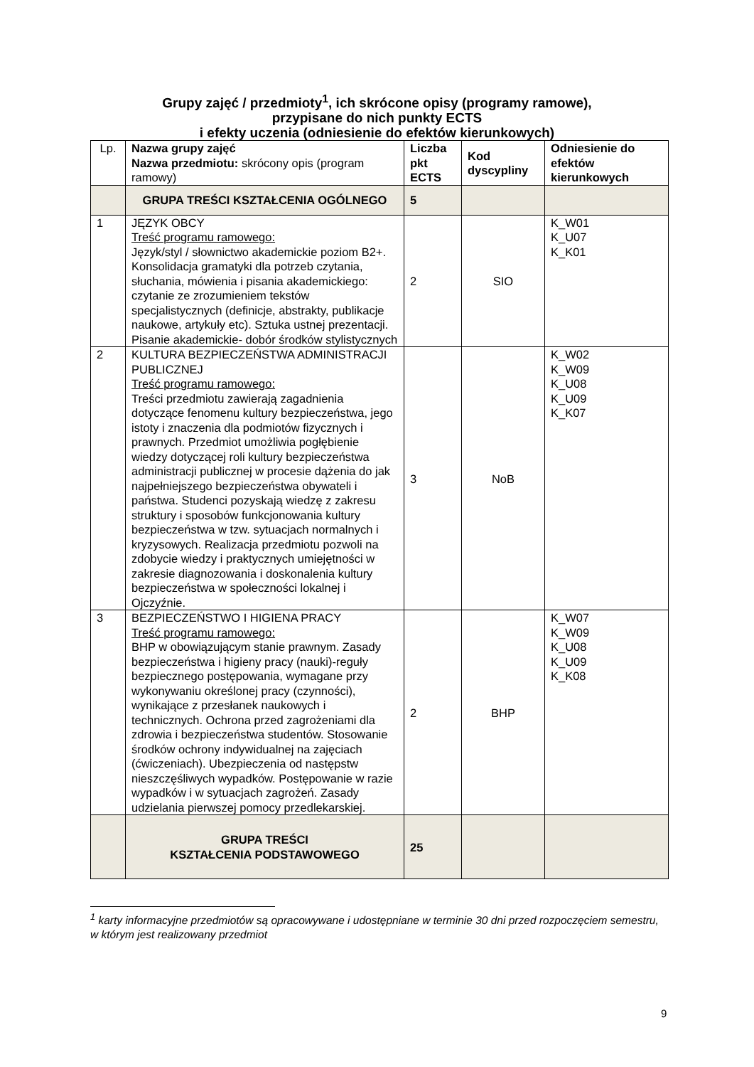Grupy zajęć / przedmioty<sup>1</sup>, ich skrócone opisy (programy ramowe),
przypisane do nich punkty ECTS
i efekty uczenia (odniesienie do efektów kierunkowych)
| Lp. | Nazwa grupy zajęć Nazwa przedmiotu: skrócony opis (program ramowy) | Liczba pkt ECTS | Kod dyscypliny | Odniesienie do efektów kierunkowych |
| | GRUPA TREŚCI KSZTAŁCENIA OGÓLNEGO | 5 | | |
| 1 | JĘZYK OBCY Treść programu ramowego: Język/styl / słownictwo akademickie poziom B2+. Konsolidacja gramatyki dla potrzeb czytania, słuchania, mówienia i pisania akademickiego: czytanie ze zrozumieniem tekstów specjalistycznych (definicje, abstrakty, publikacje naukowe, artykuły etc). Sztuka ustnej prezentacji. Pisanie akademickie- dobór środków stylistycznych | 2 | SIO | K_W01 K_U07 K_K01 |
| 2 | KULTURA BEZPIECZEŃSTWA ADMINISTRACJI PUBLICZNEJ Treść programu ramowego: Treści przedmiotu zawierają zagadnienia dotyczące fenomenu kultury bezpieczeństwa, jego istoty i znaczenia dla podmiotów fizycznych i prawnych. Przedmiot umożliwia pogłębienie wiedzy dotyczącej roli kultury bezpieczeństwa administracji publicznej w procesie dążenia do jak najpełniejszego bezpieczeństwa obywateli i państwa. Studenci pozyskają wiedzę z zakresu struktury i sposobów funkcjonowania kultury bezpieczeństwa w tzw. sytuacjach normalnych i kryzysowych. Realizacja przedmiotu pozwoli na zdobycie wiedzy i praktycznych umiejętności w zakresie diagnozowania i doskonalenia kultury bezpieczeństwa w społeczności lokalnej i Ojczyźnie. | 3 | NoB | K_W02 K_W09 K_U08 K_U09 K_K07 |
| 3 | BEZPIECZEŃSTWO I HIGIENA PRACY Treść programu ramowego: BHP w obowiązującym stanie prawnym. Zasady bezpieczeństwa i higieny pracy (nauki)-reguły bezpiecznego postępowania, wymagane przy wykonywaniu określonej pracy (czynności), wynikające z przesłanek naukowych i technicznych. Ochrona przed zagrożeniami dla zdrowia i bezpieczeństwa studentów. Stosowanie środków ochrony indywidualnej na zajęciach (ćwiczeniach). Ubezpieczenia od następstw nieszczęśliwych wypadków. Postępowanie w razie wypadków i w sytuacjach zagrożeń. Zasady udzielania pierwszej pomocy przedlekarskiej. | 2 | BHP | K_W07 K_W09 K_U08 K_U09 K_K08 |
| | GRUPA TREŚCI KSZTAŁCENIA PODSTAWOWEGO | 25 | | |
<sup>1</sup> karty informacyjne przedmiotów są opracowywane i udostępniane w terminie 30 dni przed rozpoczęciem semestru, w którym jest realizowany przedmiot
9